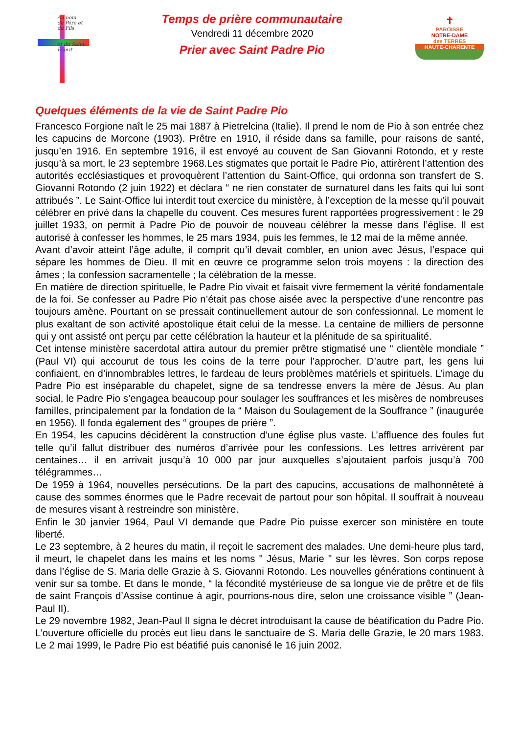Au nom
du Père et du Fils
et du Saint-Esprit
Temps de prière communautaire
Vendredi 11 décembre 2020
Prier avec Saint Padre Pio
✝
PAROISSE
NOTRE-DAME
des TERRES
HAUTE-CHARENTE
Quelques éléments de la vie de Saint Padre Pio
Francesco Forgione naît le 25 mai 1887 à Pietrelcina (Italie). Il prend le nom de Pio à son entrée chez les capucins de Morcone (1903). Prêtre en 1910, il réside dans sa famille, pour raisons de santé, jusqu’en 1916. En septembre 1916, il est envoyé au couvent de San Giovanni Rotondo, et y reste jusqu’à sa mort, le 23 septembre 1968.Les stigmates que portait le Padre Pio, attirèrent l’attention des autorités ecclésiastiques et provoquèrent l’attention du Saint-Office, qui ordonna son transfert de S. Giovanni Rotondo (2 juin 1922) et déclara “ ne rien constater de surnaturel dans les faits qui lui sont attribués ”. Le Saint-Office lui interdit tout exercice du ministère, à l’exception de la messe qu’il pouvait célébrer en privé dans la chapelle du couvent. Ces mesures furent rapportées progressivement : le 29 juillet 1933, on permit à Padre Pio de pouvoir de nouveau célébrer la messe dans l’église. Il est autorisé à confesser les hommes, le 25 mars 1934, puis les femmes, le 12 mai de la même année.
Avant d’avoir atteint l’âge adulte, il comprit qu’il devait combler, en union avec Jésus, l’espace qui sépare les hommes de Dieu. Il mit en œuvre ce programme selon trois moyens : la direction des âmes ; la confession sacramentelle ; la célébration de la messe.
En matière de direction spirituelle, le Padre Pio vivait et faisait vivre fermement la vérité fondamentale de la foi. Se confesser au Padre Pio n’était pas chose aisée avec la perspective d’une rencontre pas toujours amène. Pourtant on se pressait continuellement autour de son confessionnal. Le moment le plus exaltant de son activité apostolique était celui de la messe. La centaine de milliers de personne qui y ont assisté ont perçu par cette célébration la hauteur et la plénitude de sa spiritualité.
Cet intense ministère sacerdotal attira autour du premier prêtre stigmatisé une “ clientèle mondiale ” (Paul VI) qui accourut de tous les coins de la terre pour l’approcher. D’autre part, les gens lui confiaient, en d’innombrables lettres, le fardeau de leurs problèmes matériels et spirituels. L’image du Padre Pio est inséparable du chapelet, signe de sa tendresse envers la mère de Jésus. Au plan social, le Padre Pio s’engagea beaucoup pour soulager les souffrances et les misères de nombreuses familles, principalement par la fondation de la “ Maison du Soulagement de la Souffrance ” (inaugurée en 1956). Il fonda également des “ groupes de prière ”.
En 1954, les capucins décidèrent la construction d’une église plus vaste. L’affluence des foules fut telle qu’il fallut distribuer des numéros d’arrivée pour les confessions. Les lettres arrivèrent par centaines… il en arrivait jusqu’à 10 000 par jour auxquelles s’ajoutaient parfois jusqu’à 700 télégrammes…
De 1959 à 1964, nouvelles persécutions. De la part des capucins, accusations de malhonnêteté à cause des sommes énormes que le Padre recevait de partout pour son hôpital. Il souffrait à nouveau de mesures visant à restreindre son ministère.
Enfin le 30 janvier 1964, Paul VI demande que Padre Pio puisse exercer son ministère en toute liberté.
Le 23 septembre, à 2 heures du matin, il reçoit le sacrement des malades. Une demi-heure plus tard, il meurt, le chapelet dans les mains et les noms " Jésus, Marie " sur les lèvres. Son corps repose dans l’église de S. Maria delle Grazie à S. Giovanni Rotondo. Les nouvelles générations continuent à venir sur sa tombe. Et dans le monde, “ la fécondité mystérieuse de sa longue vie de prêtre et de fils de saint François d’Assise continue à agir, pourrions-nous dire, selon une croissance visible ” (Jean-Paul II).
Le 29 novembre 1982, Jean-Paul II signa le décret introduisant la cause de béatification du Padre Pio. L’ouverture officielle du procès eut lieu dans le sanctuaire de S. Maria delle Grazie, le 20 mars 1983. Le 2 mai 1999, le Padre Pio est béatifié puis canonisé le 16 juin 2002.